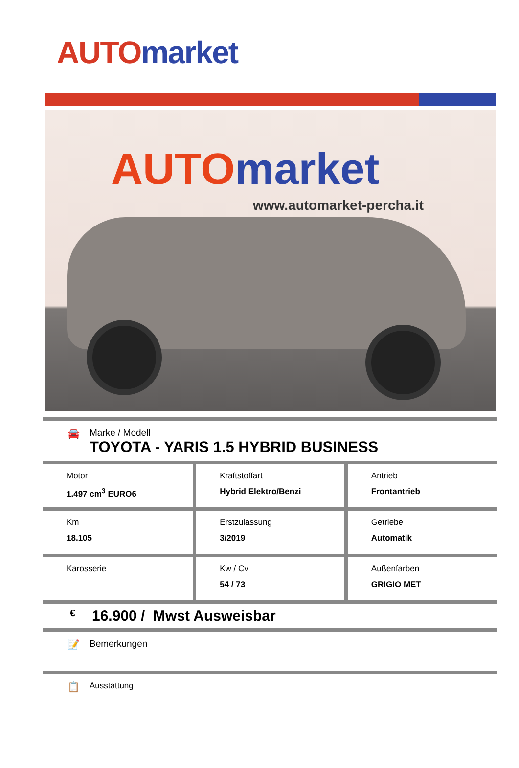AUTO market
AUTO market
www.automarket-percha.it
🚘 Marke / Modell
TOYOTA - YARIS 1.5 HYBRID BUSINESS
| Motor 1.497 cm<sup>3</sup> EURO6 | Kraftstoffart Hybrid Elektro/Benzi | Antrieb Frontantrieb |
| Km 18.105 | Erstzulassung 3/2019 | Getriebe Automatik |
| Karosserie | Kw / Cv 54 / 73 | Außenfarben GRIGIO MET |
€
16.900 / Mwst Ausweisbar
📝 Bemerkungen
📋
Ausstattung